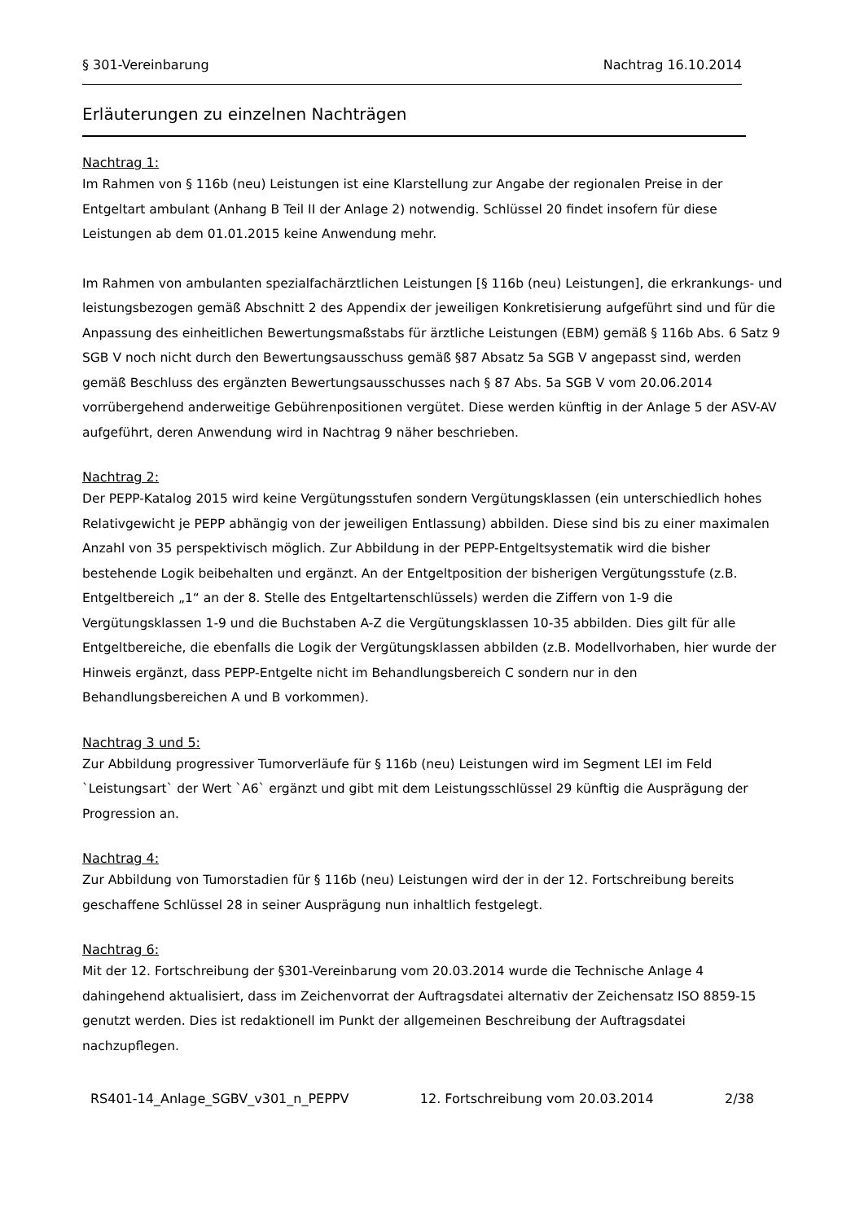§ 301-Vereinbarung Nachtrag 16.10.2014
Erläuterungen zu einzelnen Nachträgen
Nachtrag 1:
Im Rahmen von § 116b (neu) Leistungen ist eine Klarstellung zur Angabe der regionalen Preise in der Entgeltart ambulant (Anhang B Teil II der Anlage 2) notwendig. Schlüssel 20 findet insofern für diese Leistungen ab dem 01.01.2015 keine Anwendung mehr.
Im Rahmen von ambulanten spezialfachärztlichen Leistungen [§ 116b (neu) Leistungen], die erkrankungs- und leistungsbezogen gemäß Abschnitt 2 des Appendix der jeweiligen Konkretisierung aufgeführt sind und für die Anpassung des einheitlichen Bewertungsmaßstabs für ärztliche Leistungen (EBM) gemäß § 116b Abs. 6 Satz 9 SGB V noch nicht durch den Bewertungsausschuss gemäß §87 Absatz 5a SGB V angepasst sind, werden gemäß Beschluss des ergänzten Bewertungsausschusses nach § 87 Abs. 5a SGB V vom 20.06.2014 vorrübergehend anderweitige Gebührenpositionen vergütet. Diese werden künftig in der Anlage 5 der ASV-AV aufgeführt, deren Anwendung wird in Nachtrag 9 näher beschrieben.
Nachtrag 2:
Der PEPP-Katalog 2015 wird keine Vergütungsstufen sondern Vergütungsklassen (ein unterschiedlich hohes Relativgewicht je PEPP abhängig von der jeweiligen Entlassung) abbilden. Diese sind bis zu einer maximalen Anzahl von 35 perspektivisch möglich. Zur Abbildung in der PEPP-Entgeltsystematik wird die bisher bestehende Logik beibehalten und ergänzt. An der Entgeltposition der bisherigen Vergütungsstufe (z.B. Entgeltbereich „1“ an der 8. Stelle des Entgeltartenschlüssels) werden die Ziffern von 1-9 die Vergütungsklassen 1-9 und die Buchstaben A-Z die Vergütungsklassen 10-35 abbilden. Dies gilt für alle Entgeltbereiche, die ebenfalls die Logik der Vergütungsklassen abbilden (z.B. Modellvorhaben, hier wurde der Hinweis ergänzt, dass PEPP-Entgelte nicht im Behandlungsbereich C sondern nur in den Behandlungsbereichen A und B vorkommen).
Nachtrag 3 und 5:
Zur Abbildung progressiver Tumorverläufe für § 116b (neu) Leistungen wird im Segment LEI im Feld `Leistungsart` der Wert `A6` ergänzt und gibt mit dem Leistungsschlüssel 29 künftig die Ausprägung der Progression an.
Nachtrag 4:
Zur Abbildung von Tumorstadien für § 116b (neu) Leistungen wird der in der 12. Fortschreibung bereits geschaffene Schlüssel 28 in seiner Ausprägung nun inhaltlich festgelegt.
Nachtrag 6:
Mit der 12. Fortschreibung der §301-Vereinbarung vom 20.03.2014 wurde die Technische Anlage 4 dahingehend aktualisiert, dass im Zeichenvorrat der Auftragsdatei alternativ der Zeichensatz ISO 8859-15 genutzt werden. Dies ist redaktionell im Punkt der allgemeinen Beschreibung der Auftragsdatei nachzupflegen.
RS401-14_Anlage_SGBV_v301_n_PEPPV 12. Fortschreibung vom 20.03.2014 2/38